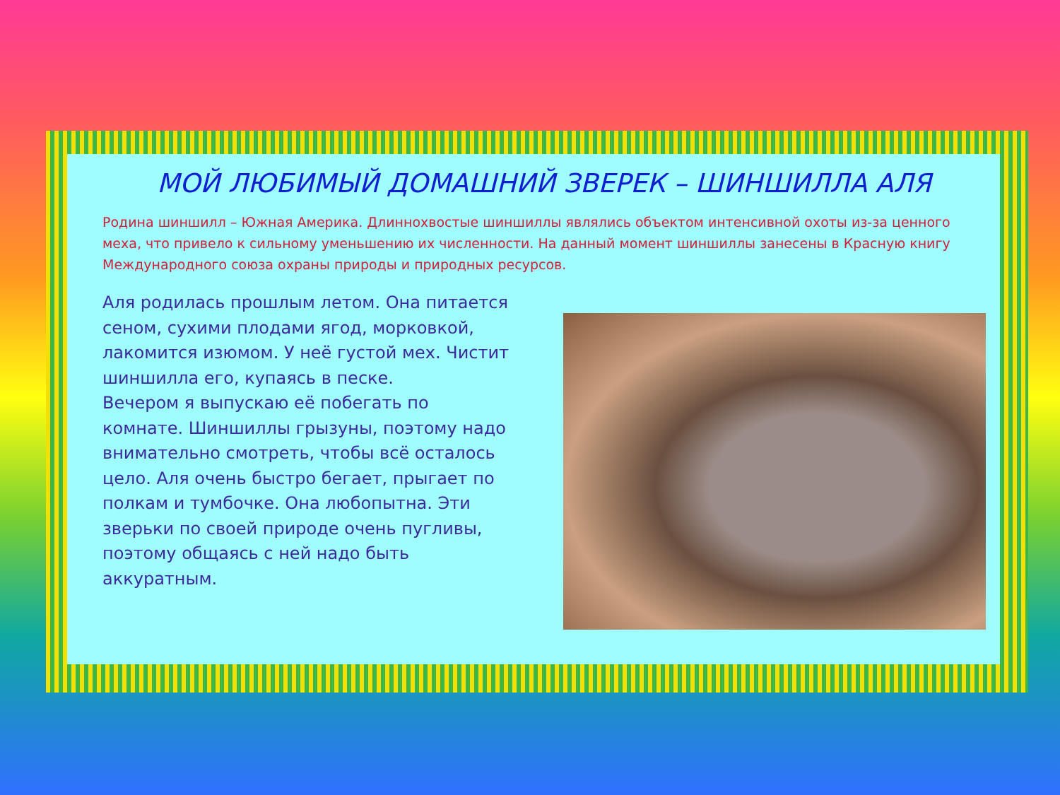МОЙ ЛЮБИМЫЙ ДОМАШНИЙ ЗВЕРЕК – ШИНШИЛЛА АЛЯ
Родина шиншилл – Южная Америка. Длиннохвостые шиншиллы являлись объектом интенсивной охоты из-за ценного меха, что привело к сильному уменьшению их численности. На данный момент шиншиллы занесены в Красную книгу Международного союза охраны природы и природных ресурсов.
Аля родилась прошлым летом. Она питается сеном, сухими плодами ягод, морковкой, лакомится изюмом. У неё густой мех. Чистит шиншилла его, купаясь в песке.
Вечером я выпускаю её побегать по комнате. Шиншиллы грызуны, поэтому надо внимательно смотреть, чтобы всё осталось цело. Аля очень быстро бегает, прыгает по полкам и тумбочке. Она любопытна. Эти зверьки по своей природе очень пугливы, поэтому общаясь с ней надо быть аккуратным.